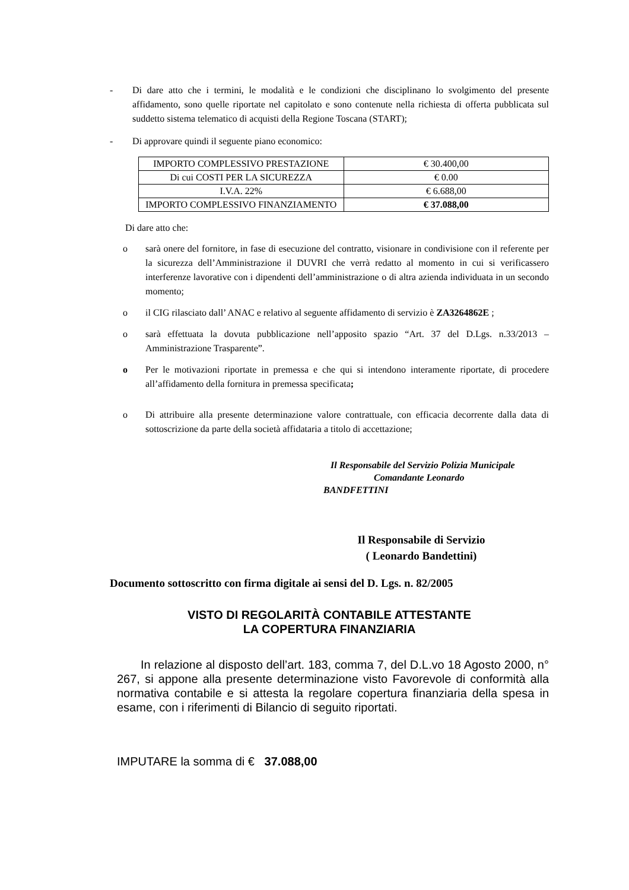- Di dare atto che i termini, le modalità e le condizioni che disciplinano lo svolgimento del presente affidamento, sono quelle riportate nel capitolato e sono contenute nella richiesta di offerta pubblicata sul suddetto sistema telematico di acquisti della Regione Toscana (START);
- Di approvare quindi il seguente piano economico:
| IMPORTO COMPLESSIVO PRESTAZIONE | € 30.400,00 |
| Di cui COSTI PER LA SICUREZZA | € 0.00 |
| I.V.A. 22% | € 6.688,00 |
| IMPORTO COMPLESSIVO FINANZIAMENTO | € 37.088,00 |
Di dare atto che:
o sarà onere del fornitore, in fase di esecuzione del contratto, visionare in condivisione con il referente per la sicurezza dell’Amministrazione il DUVRI che verrà redatto al momento in cui si verificassero interferenze lavorative con i dipendenti dell’amministrazione o di altra azienda individuata in un secondo momento;
o il CIG rilasciato dall’ ANAC e relativo al seguente affidamento di servizio è ZA3264862E ;
o sarà effettuata la dovuta pubblicazione nell’apposito spazio “Art. 37 del D.Lgs. n.33/2013 – Amministrazione Trasparente”.
o Per le motivazioni riportate in premessa e che qui si intendono interamente riportate, di procedere all’affidamento della fornitura in premessa specificata;
o Di attribuire alla presente determinazione valore contrattuale, con efficacia decorrente dalla data di sottoscrizione da parte della società affidataria a titolo di accettazione;
Il Responsabile del Servizio Polizia Municipale
Comandante Leonardo
BANDFETTINI
Il Responsabile di Servizio
( Leonardo Bandettini)
Documento sottoscritto con firma digitale ai sensi del D. Lgs. n. 82/2005
VISTO DI REGOLARITÀ CONTABILE ATTESTANTE
LA COPERTURA FINANZIARIA
In relazione al disposto dell’art. 183, comma 7, del D.L.vo 18 Agosto 2000, n° 267, si appone alla presente determinazione visto Favorevole di conformità alla normativa contabile e si attesta la regolare copertura finanziaria della spesa in esame, con i riferimenti di Bilancio di seguito riportati.
IMPUTARE la somma di € 37.088,00